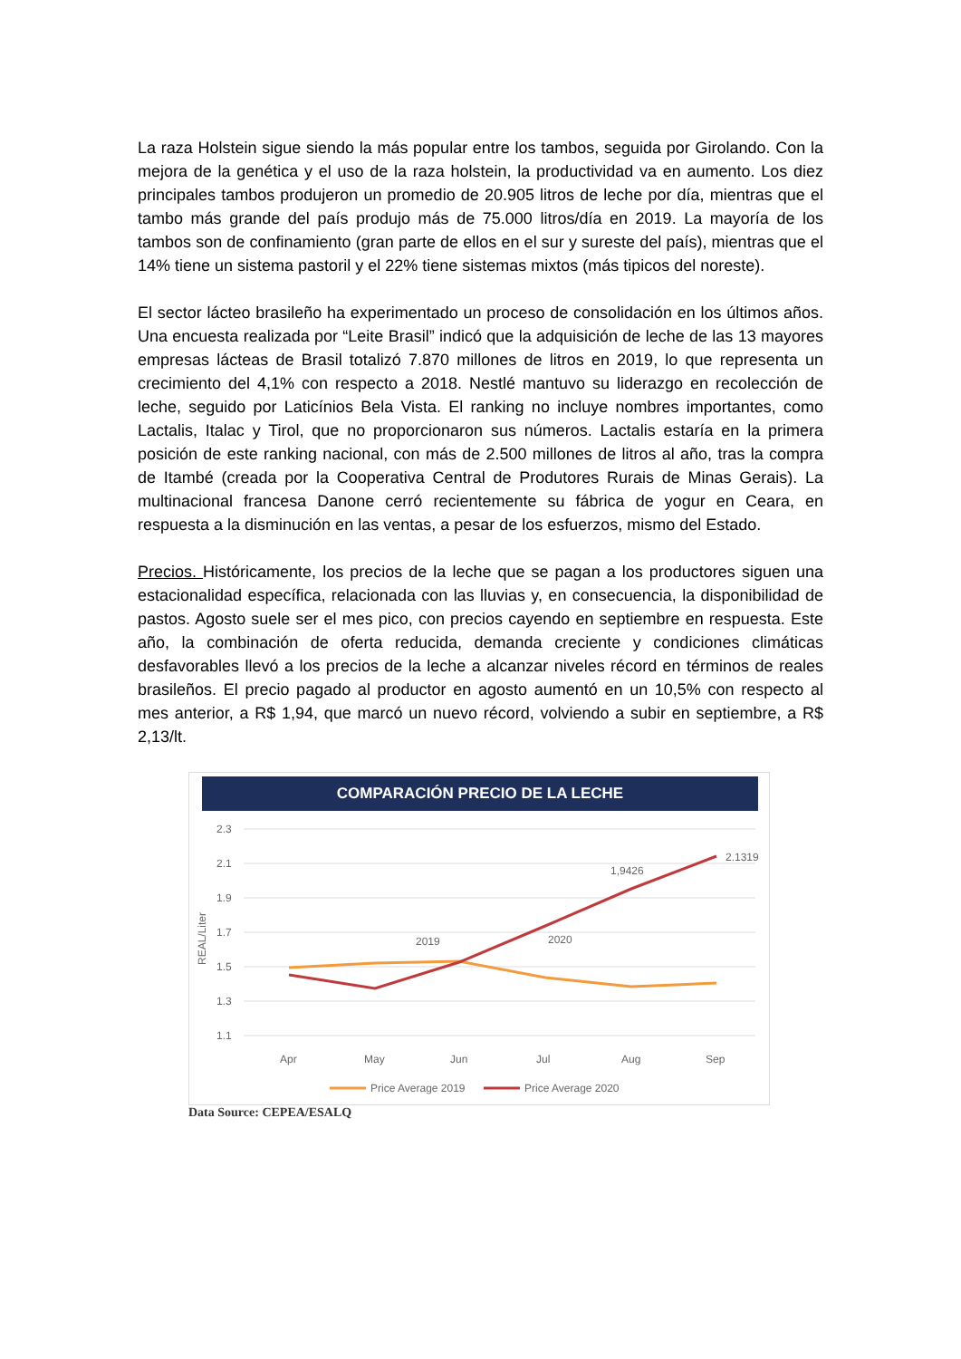La raza Holstein sigue siendo la más popular entre los tambos, seguida por Girolando. Con la mejora de la genética y el uso de la raza holstein, la productividad va en aumento. Los diez principales tambos produjeron un promedio de 20.905 litros de leche por día, mientras que el tambo más grande del país produjo más de 75.000 litros/día en 2019. La mayoría de los tambos son de confinamiento (gran parte de ellos en el sur y sureste del país), mientras que el 14% tiene un sistema pastoril y el 22% tiene sistemas mixtos (más tipicos del noreste).
El sector lácteo brasileño ha experimentado un proceso de consolidación en los últimos años. Una encuesta realizada por “Leite Brasil” indicó que la adquisición de leche de las 13 mayores empresas lácteas de Brasil totalizó 7.870 millones de litros en 2019, lo que representa un crecimiento del 4,1% con respecto a 2018. Nestlé mantuvo su liderazgo en recolección de leche, seguido por Laticínios Bela Vista. El ranking no incluye nombres importantes, como Lactalis, Italac y Tirol, que no proporcionaron sus números. Lactalis estaría en la primera posición de este ranking nacional, con más de 2.500 millones de litros al año, tras la compra de Itambé (creada por la Cooperativa Central de Produtores Rurais de Minas Gerais). La multinacional francesa Danone cerró recientemente su fábrica de yogur en Ceara, en respuesta a la disminución en las ventas, a pesar de los esfuerzos, mismo del Estado.
Precios. Históricamente, los precios de la leche que se pagan a los productores siguen una estacionalidad específica, relacionada con las lluvias y, en consecuencia, la disponibilidad de pastos. Agosto suele ser el mes pico, con precios cayendo en septiembre en respuesta. Este año, la combinación de oferta reducida, demanda creciente y condiciones climáticas desfavorables llevó a los precios de la leche a alcanzar niveles récord en términos de reales brasileños. El precio pagado al productor en agosto aumentó en un 10,5% con respecto al mes anterior, a R$ 1,94, que marcó un nuevo récord, volviendo a subir en septiembre, a R$ 2,13/lt.
COMPARACIÓN PRECIO DE LA LECHE
2.3
2.1
1.9
1.7
1.5
1.3
1.1
REAL/Liter
2019
2020
1,9426
2.1319
Apr
May
Jun
Jul
Aug
Sep
Price Average 2019
Price Average 2020
Data Source: CEPEA/ESALQ